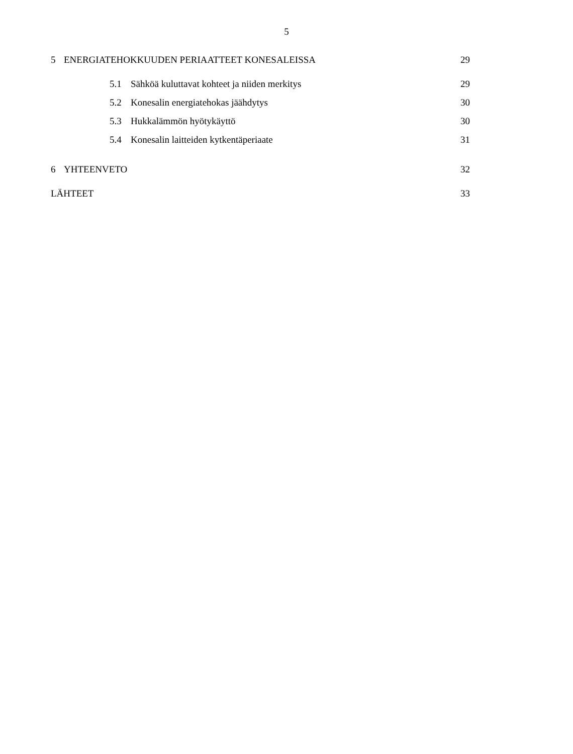5
5 ENERGIATEHOKKUUDEN PERIAATTEET KONESALEISSA 29
5.1 Sähköä kuluttavat kohteet ja niiden merkitys 29
5.2 Konesalin energiatehokas jäähdytys 30
5.3 Hukkalämmön hyötykäyttö 30
5.4 Konesalin laitteiden kytkentäperiaate 31
6 YHTEENVETO 32
LÄHTEET 33